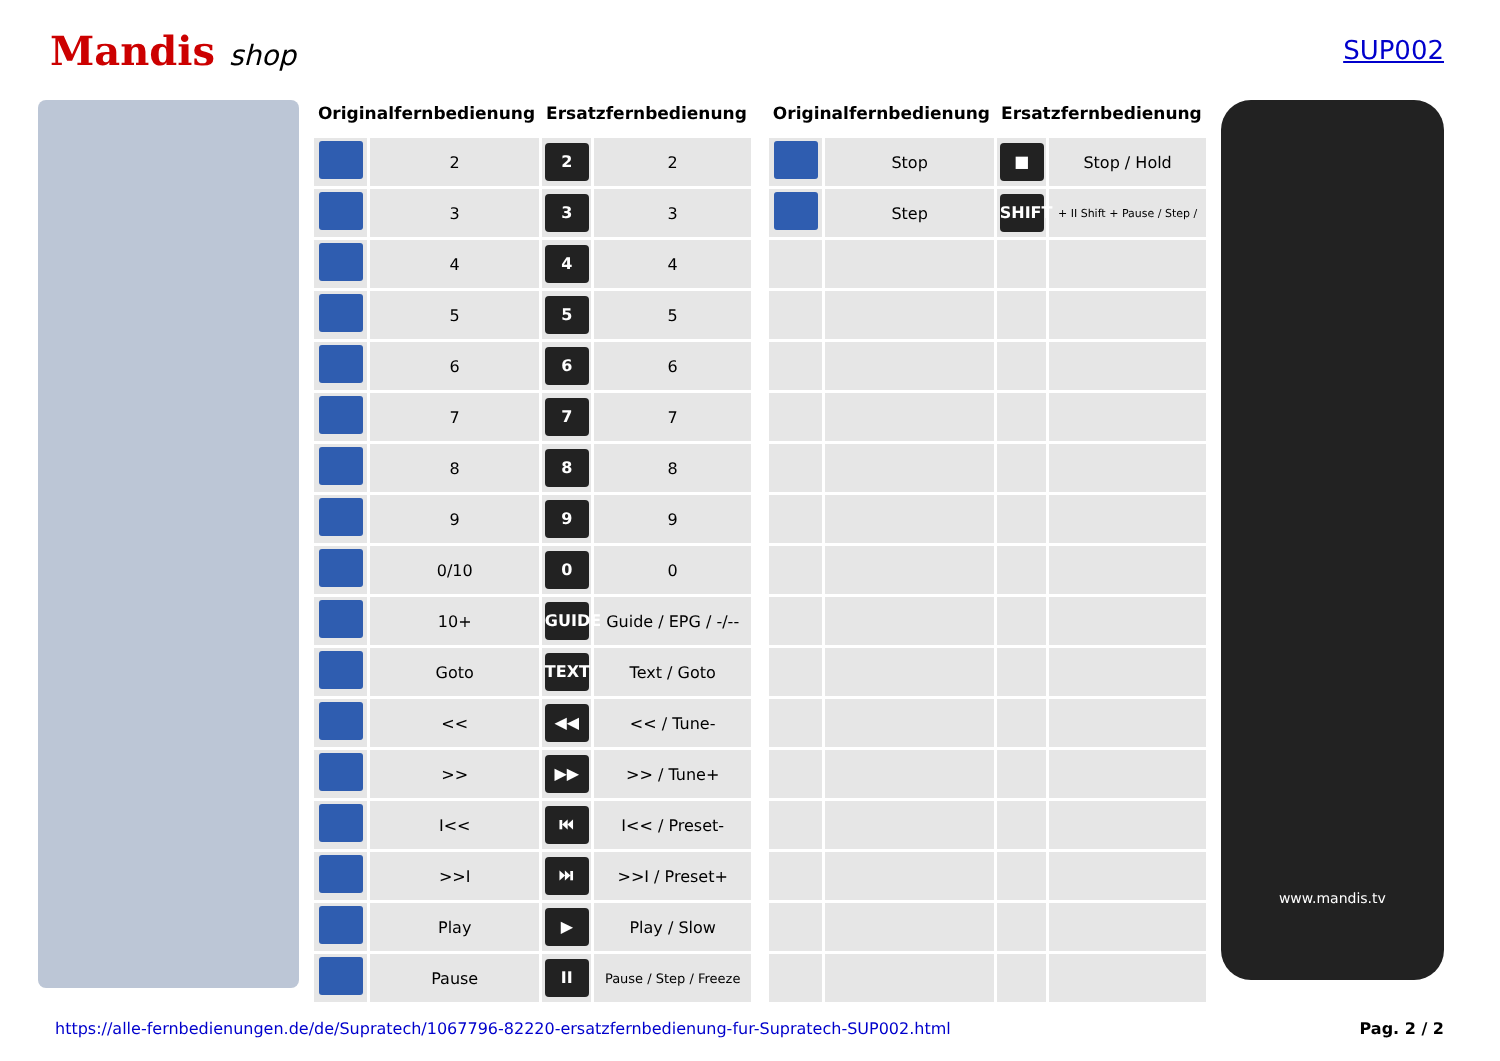Mandis shop SUP002
| Originalfernbedienung | | Ersatzfernbedienung | |
| --- | --- | --- | --- |
| | 2 | 2 | 2 |
| | 3 | 3 | 3 |
| | 4 | 4 | 4 |
| | 5 | 5 | 5 |
| | 6 | 6 | 6 |
| | 7 | 7 | 7 |
| | 8 | 8 | 8 |
| | 9 | 9 | 9 |
| | 0/10 | 0 | 0 |
| | 10+ | GUIDE | Guide / EPG / -/-- |
| | Goto | TEXT | Text / Goto |
| | << | ◀◀ | << / Tune- |
| | >> | ▶▶ | >> / Tune+ |
| | I<< | ⏮ | I<< / Preset- |
| | >>I | ⏭ | >>I / Preset+ |
| | Play | ▶ | Play / Slow |
| | Pause | II | Pause / Step / Freeze |
| Originalfernbedienung | | Ersatzfernbedienung | |
| --- | --- | --- | --- |
| | Stop | ■ | Stop / Hold |
| | Step | SHIFT | + II Shift + Pause / Step / |
www.mandis.tv
https://alle-fernbedienungen.de/de/Supratech/1067796-82220-ersatzfernbedienung-fur-Supratech-SUP002.html Pag. 2 / 2